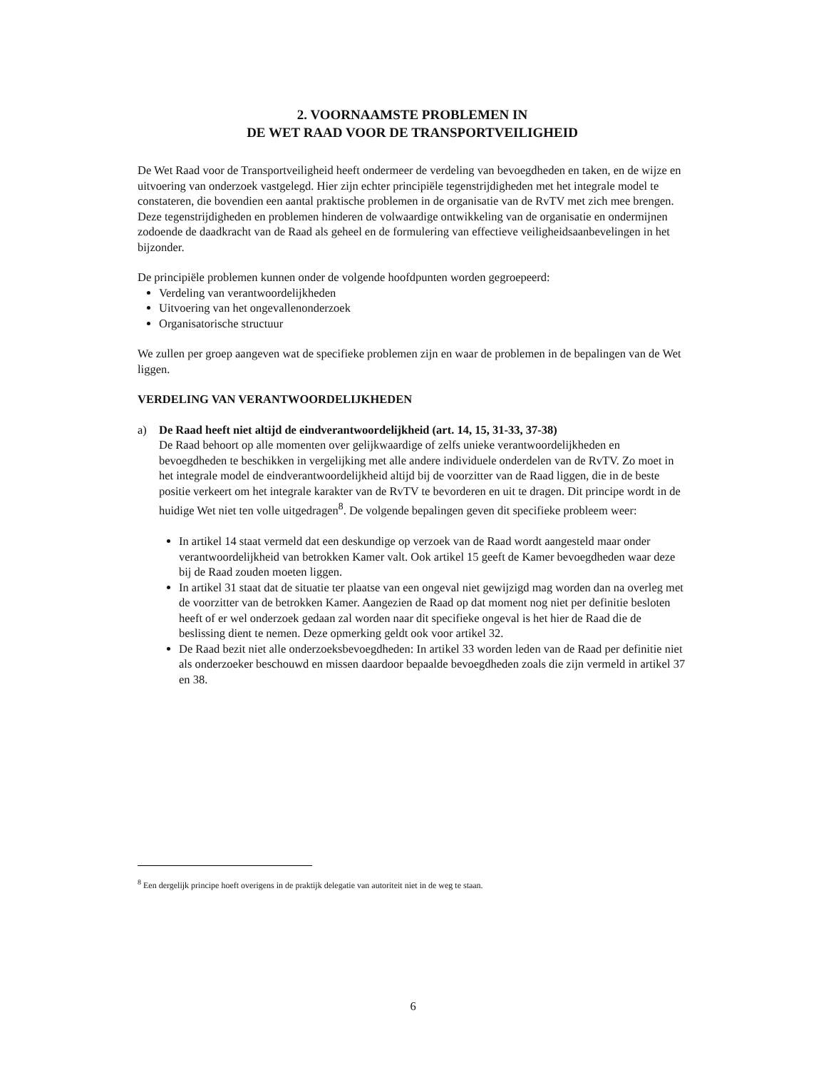2. VOORNAAMSTE PROBLEMEN IN
DE WET RAAD VOOR DE TRANSPORTVEILIGHEID
De Wet Raad voor de Transportveiligheid heeft ondermeer de verdeling van bevoegdheden en taken, en de wijze en uitvoering van onderzoek vastgelegd. Hier zijn echter principiële tegenstrijdigheden met het integrale model te constateren, die bovendien een aantal praktische problemen in de organisatie van de RvTV met zich mee brengen. Deze tegenstrijdigheden en problemen hinderen de volwaardige ontwikkeling van de organisatie en ondermijnen zodoende de daadkracht van de Raad als geheel en de formulering van effectieve veiligheidsaanbevelingen in het bijzonder.
De principiële problemen kunnen onder de volgende hoofdpunten worden gegroepeerd:
Verdeling van verantwoordelijkheden
Uitvoering van het ongevallenonderzoek
Organisatorische structuur
We zullen per groep aangeven wat de specifieke problemen zijn en waar de problemen in de bepalingen van de Wet liggen.
VERDELING VAN VERANTWOORDELIJKHEDEN
a) De Raad heeft niet altijd de eindverantwoordelijkheid (art. 14, 15, 31-33, 37-38)
De Raad behoort op alle momenten over gelijkwaardige of zelfs unieke verantwoordelijkheden en bevoegdheden te beschikken in vergelijking met alle andere individuele onderdelen van de RvTV. Zo moet in het integrale model de eindverantwoordelijkheid altijd bij de voorzitter van de Raad liggen, die in de beste positie verkeert om het integrale karakter van de RvTV te bevorderen en uit te dragen. Dit principe wordt in de huidige Wet niet ten volle uitgedragen<sup>8</sup>. De volgende bepalingen geven dit specifieke probleem weer:
In artikel 14 staat vermeld dat een deskundige op verzoek van de Raad wordt aangesteld maar onder verantwoordelijkheid van betrokken Kamer valt. Ook artikel 15 geeft de Kamer bevoegdheden waar deze bij de Raad zouden moeten liggen.
In artikel 31 staat dat de situatie ter plaatse van een ongeval niet gewijzigd mag worden dan na overleg met de voorzitter van de betrokken Kamer. Aangezien de Raad op dat moment nog niet per definitie besloten heeft of er wel onderzoek gedaan zal worden naar dit specifieke ongeval is het hier de Raad die de beslissing dient te nemen. Deze opmerking geldt ook voor artikel 32.
De Raad bezit niet alle onderzoeksbevoegdheden: In artikel 33 worden leden van de Raad per definitie niet als onderzoeker beschouwd en missen daardoor bepaalde bevoegdheden zoals die zijn vermeld in artikel 37 en 38.
<sup>8</sup> Een dergelijk principe hoeft overigens in de praktijk delegatie van autoriteit niet in de weg te staan.
6